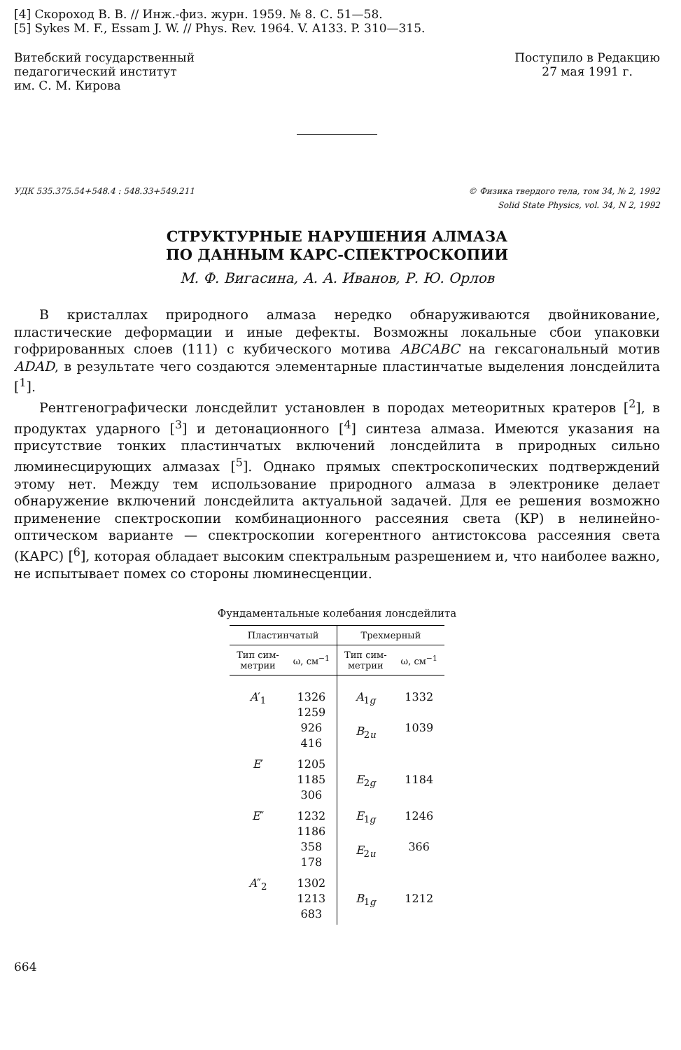[4] Скороход В. В. // Инж.-физ. журн. 1959. № 8. С. 51—58.
[5] Sykes M. F., Essam J. W. // Phys. Rev. 1964. V. A133. P. 310—315.
Витебский государственный
педагогический институт
им. С. М. Кирова
Поступило в Редакцию
27 мая 1991 г.
УДК 535.375.54+548.4 : 548.33+549.211
© Физика твердого тела, том 34, № 2, 1992
Solid State Physics, vol. 34, N 2, 1992
СТРУКТУРНЫЕ НАРУШЕНИЯ АЛМАЗА
ПО ДАННЫМ КАРС-СПЕКТРОСКОПИИ
М. Ф. Вигасина, А. А. Иванов, Р. Ю. Орлов
В кристаллах природного алмаза нередко обнаруживаются двойникование, пластические деформации и иные дефекты. Возможны локальные сбои упаковки гофрированных слоев (111) с кубического мотива ABCABC на гексагональный мотив ADAD, в результате чего создаются элементарные пластинчатые выделения лонсдейлита [<sup>1</sup>].
Рентгенографически лонсдейлит установлен в породах метеоритных кратеров [<sup>2</sup>], в продуктах ударного [<sup>3</sup>] и детонационного [<sup>4</sup>] синтеза алмаза. Имеются указания на присутствие тонких пластинчатых включений лонсдейлита в природных сильно люминесцирующих алмазах [<sup>5</sup>]. Однако прямых спектроскопических подтверждений этому нет. Между тем использование природного алмаза в электронике делает обнаружение включений лонсдейлита актуальной задачей. Для ее решения возможно применение спектроскопии комбинационного рассеяния света (КР) в нелинейно-оптическом варианте — спектроскопии когерентного антистоксова рассеяния света (КАРС) [<sup>6</sup>], которая обладает высоким спектральным разрешением и, что наиболее важно, не испытывает помех со стороны люминесценции.
Фундаментальные колебания лонсдейлита
| Пластинчатый | | Трехмерный | |
| --- | --- | --- | --- |
| Тип сим- метрии | ω, см<sup>−1</sup> | Тип сим- метрии | ω, см<sup>−1</sup> |
| A ′<sub>1</sub> | 1326 1259 926 416 | A<sub>1g</sub> B<sub>2u</sub> | 1332 1039 |
| E ′ | 1205 1185 306 | E<sub>2g</sub> | 1184 |
| E ″ | 1232 1186 358 178 | E<sub>1g</sub> E<sub>2u</sub> | 1246 366 |
| A ″<sub>2</sub> | 1302 1213 683 | B<sub>1g</sub> | 1212 |
664